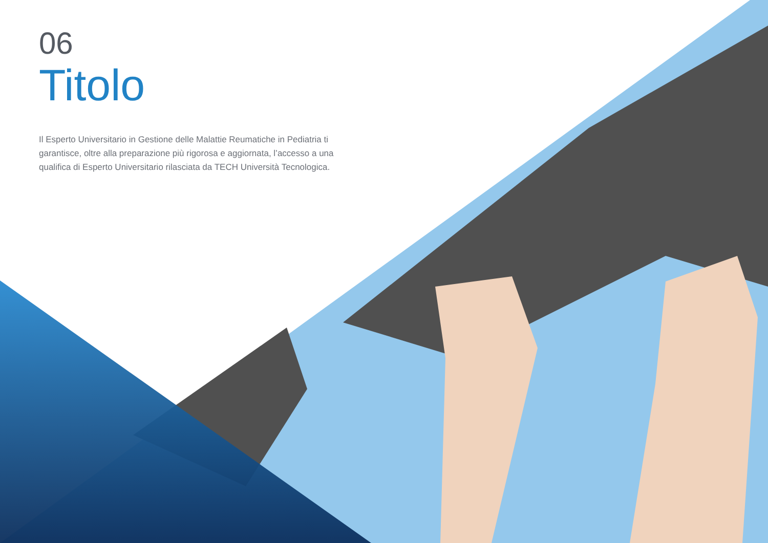06
Titolo
Il Esperto Universitario in Gestione delle Malattie Reumatiche in Pediatria ti garantisce, oltre alla preparazione più rigorosa e aggiornata, l’accesso a una qualifica di Esperto Universitario rilasciata da TECH Università Tecnologica.